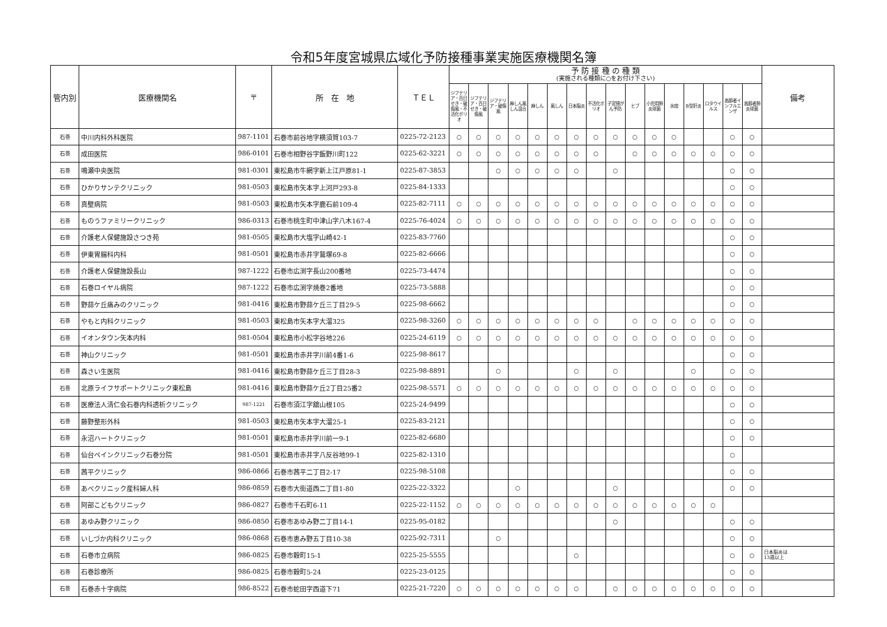令和5年度宮城県広域化予防接種事業実施医療機関名簿
| 管内別 | 医療機関名 | 〒 | 所 在 地 | ＴＥＬ | 予 防 接 種 の 種 類 (実施される種類に○をお付け下さい) | | | | | | | | | | | | | | | | 備考 |
| --- | --- | --- | --- | --- | --- | --- | --- | --- | --- | --- | --- | --- | --- | --- | --- | --- | --- | --- | --- | --- | --- |
| | | | | | ジフテリア・百日せき・破傷風・不活化ポリオ | ジフテリア・百日せき・破傷風 | ジフテリア・破傷風 | 麻しん風しん混合 | 麻しん | 風しん | 日本脳炎 | 不活化ポリオ | 子宮頸がん予防 | ヒブ | 小児用肺炎球菌 | 水痘 | B型肝炎 | ロタウイルス | 高齢者インフルエンザ | 高齢者肺炎球菌 | |
| 石巻 | 中川内科外科医院 | 987-1101 | 石巻市前谷地字横須賀103-7 | 0225-72-2123 | ○ | ○ | ○ | ○ | ○ | ○ | ○ | ○ | ○ | ○ | ○ | ○ | | | ○ | ○ | |
| 石巻 | 成田医院 | 986-0101 | 石巻市相野谷字飯野川町122 | 0225-62-3221 | ○ | ○ | ○ | ○ | ○ | ○ | ○ | ○ | | ○ | ○ | ○ | ○ | ○ | ○ | ○ | |
| 石巻 | 鳴瀬中央医院 | 981-0301 | 東松島市牛網字新上江戸原81-1 | 0225-87-3853 | | | ○ | ○ | ○ | ○ | ○ | | ○ | | | | | | ○ | ○ | |
| 石巻 | ひかりサンテクリニック | 981-0503 | 東松島市矢本字上河戸293-8 | 0225-84-1333 | | | | | | | | | | | | | | | ○ | ○ | |
| 石巻 | 真壁病院 | 981-0503 | 東松島市矢本字鹿石前109-4 | 0225-82-7111 | ○ | ○ | ○ | ○ | ○ | ○ | ○ | ○ | ○ | ○ | ○ | ○ | ○ | ○ | ○ | ○ | |
| 石巻 | ものうファミリークリニック | 986-0313 | 石巻市桃生町中津山字八木167-4 | 0225-76-4024 | ○ | ○ | ○ | ○ | ○ | ○ | ○ | ○ | ○ | ○ | ○ | ○ | ○ | ○ | ○ | ○ | |
| 石巻 | 介護老人保健施設さつき苑 | 981-0505 | 東松島市大塩字山崎42-1 | 0225-83-7760 | | | | | | | | | | | | | | | ○ | ○ | |
| 石巻 | 伊東胃腸科内科 | 981-0501 | 東松島市赤井字鷲塚69-8 | 0225-82-6666 | | | | | | | | | | | | | | | ○ | ○ | |
| 石巻 | 介護老人保健施設長山 | 987-1222 | 石巻市広渕字長山200番地 | 0225-73-4474 | | | | | | | | | | | | | | | ○ | ○ | |
| 石巻 | 石巻ロイヤル病院 | 987-1222 | 石巻市広渕字焼巻2番地 | 0225-73-5888 | | | | | | | | | | | | | | | ○ | ○ | |
| 石巻 | 野蒜ケ丘痛みのクリニック | 981-0416 | 東松島市野蒜ケ丘三丁目29-5 | 0225-98-6662 | | | | | | | | | | | | | | | ○ | ○ | |
| 石巻 | やもと内科クリニック | 981-0503 | 東松島市矢本字大溜325 | 0225-98-3260 | ○ | ○ | ○ | ○ | ○ | ○ | ○ | ○ | | ○ | ○ | ○ | ○ | ○ | ○ | ○ | |
| 石巻 | イオンタウン矢本内科 | 981-0504 | 東松島市小松字谷地226 | 0225-24-6119 | ○ | ○ | ○ | ○ | ○ | ○ | ○ | ○ | ○ | ○ | ○ | ○ | ○ | ○ | ○ | ○ | |
| 石巻 | 神山クリニック | 981-0501 | 東松島市赤井字川前4番1-6 | 0225-98-8617 | | | | | | | | | | | | | | | ○ | ○ | |
| 石巻 | 森さい生医院 | 981-0416 | 東松島市野蒜ケ丘三丁目28-3 | 0225-98-8891 | | | ○ | | | | ○ | | ○ | | | | ○ | | ○ | ○ | |
| 石巻 | 北原ライフサポートクリニック東松島 | 981-0416 | 東松島市野蒜ケ丘2丁目25番2 | 0225-98-5571 | ○ | ○ | ○ | ○ | ○ | ○ | ○ | ○ | ○ | ○ | ○ | ○ | ○ | ○ | ○ | ○ | |
| 石巻 | 医療法人清仁会石巻内科透析クリニック | 987-1221 | 石巻市須江字舘山根105 | 0225-24-9499 | | | | | | | | | | | | | | | ○ | ○ | |
| 石巻 | 藤野整形外科 | 981-0503 | 東松島市矢本字大溜25-1 | 0225-83-2121 | | | | | | | | | | | | | | | ○ | ○ | |
| 石巻 | 永沼ハートクリニック | 981-0501 | 東松島市赤井字川前一9-1 | 0225-82-6680 | | | | | | | | | | | | | | | ○ | ○ | |
| 石巻 | 仙台ペインクリニック石巻分院 | 981-0501 | 東松島市赤井字八反谷地99-1 | 0225-82-1310 | | | | | | | | | | | | | | | ○ | | |
| 石巻 | 茜平クリニック | 986-0866 | 石巻市茜平二丁目2-17 | 0225-98-5108 | | | | | | | | | | | | | | | ○ | ○ | |
| 石巻 | あべクリニック産科婦人科 | 986-0859 | 石巻市大街道西二丁目1-80 | 0225-22-3322 | | | | ○ | | | | | ○ | | | | | | ○ | ○ | |
| 石巻 | 阿部こどもクリニック | 986-0827 | 石巻市千石町6-11 | 0225-22-1152 | ○ | ○ | ○ | ○ | ○ | ○ | ○ | ○ | ○ | ○ | ○ | ○ | ○ | ○ | | | |
| 石巻 | あゆみ野クリニック | 986-0850 | 石巻市あゆみ野二丁目14-1 | 0225-95-0182 | | | | | | | | | ○ | | | | | | ○ | ○ | |
| 石巻 | いしづか内科クリニック | 986-0868 | 石巻市恵み野五丁目10-38 | 0225-92-7311 | | | ○ | | | | | | | | | | | | ○ | ○ | |
| 石巻 | 石巻市立病院 | 986-0825 | 石巻市穀町15-1 | 0225-25-5555 | | | | | | | ○ | | | | | | | | ○ | ○ | 日本脳炎は 13歳以上 |
| 石巻 | 石巻診療所 | 986-0825 | 石巻市穀町5-24 | 0225-23-0125 | | | | | | | | | | | | | | | ○ | ○ | |
| 石巻 | 石巻赤十字病院 | 986-8522 | 石巻市蛇田字西道下71 | 0225-21-7220 | ○ | ○ | ○ | ○ | ○ | ○ | ○ | | ○ | ○ | ○ | ○ | ○ | ○ | ○ | ○ | |